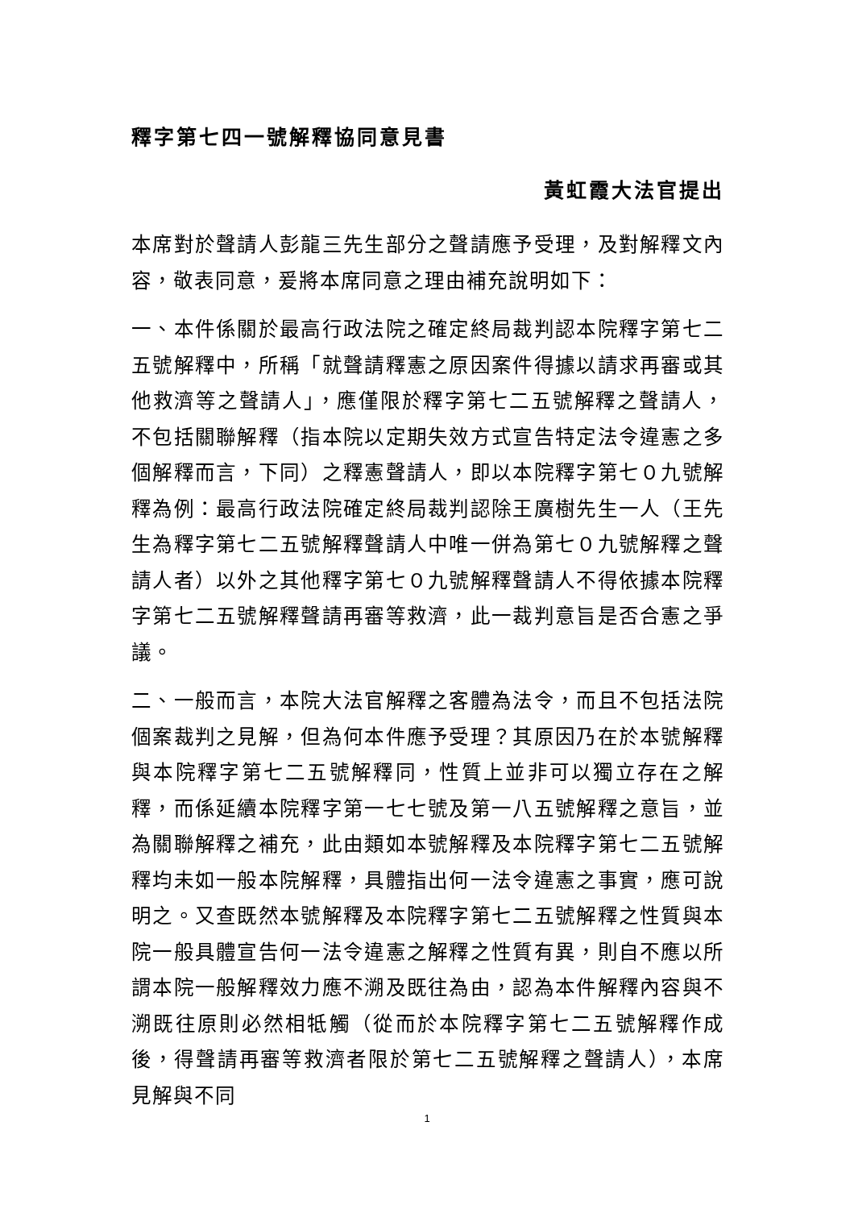釋字第七四一號解釋協同意見書
黃虹霞大法官提出
本席對於聲請人彭龍三先生部分之聲請應予受理，及對解釋文內容，敬表同意，爰將本席同意之理由補充說明如下：
一、本件係關於最高行政法院之確定終局裁判認本院釋字第七二五號解釋中，所稱「就聲請釋憲之原因案件得據以請求再審或其他救濟等之聲請人」，應僅限於釋字第七二五號解釋之聲請人，不包括關聯解釋（指本院以定期失效方式宣告特定法令違憲之多個解釋而言，下同）之釋憲聲請人，即以本院釋字第七０九號解釋為例：最高行政法院確定終局裁判認除王廣樹先生一人（王先生為釋字第七二五號解釋聲請人中唯一併為第七０九號解釋之聲請人者）以外之其他釋字第七０九號解釋聲請人不得依據本院釋字第七二五號解釋聲請再審等救濟，此一裁判意旨是否合憲之爭議。
二、一般而言，本院大法官解釋之客體為法令，而且不包括法院個案裁判之見解，但為何本件應予受理？其原因乃在於本號解釋與本院釋字第七二五號解釋同，性質上並非可以獨立存在之解釋，而係延續本院釋字第一七七號及第一八五號解釋之意旨，並為關聯解釋之補充，此由類如本號解釋及本院釋字第七二五號解釋均未如一般本院解釋，具體指出何一法令違憲之事實，應可說明之。又查既然本號解釋及本院釋字第七二五號解釋之性質與本院一般具體宣告何一法令違憲之解釋之性質有異，則自不應以所謂本院一般解釋效力應不溯及既往為由，認為本件解釋內容與不溯既往原則必然相牴觸（從而於本院釋字第七二五號解釋作成後，得聲請再審等救濟者限於第七二五號解釋之聲請人），本席見解與不同
1